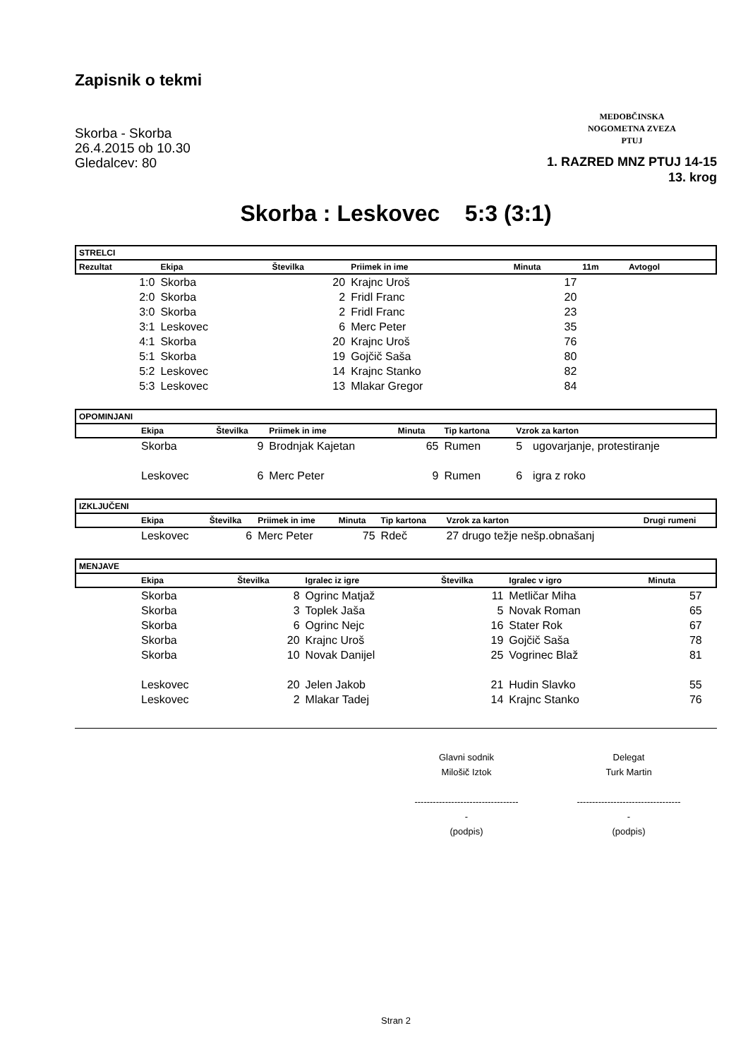Zapisnik o tekmi
Skorba - Skorba
26.4.2015 ob 10.30
Gledalcev: 80
MEDOBČINSKA
NOGOMETNA ZVEZA
PTUJ
1. RAZRED MNZ PTUJ 14-15
13. krog
Skorba : Leskovec 5:3 (3:1)
| STRELCI | | | | | | | |
| --- | --- | --- | --- | --- | --- | --- | --- |
| Rezultat | Ekipa | Številka | Priimek in ime | Minuta | 11m | Avtogol | |
| 1:0 | Skorba | 20 | Krajnc Uroš | 17 | | | |
| 2:0 | Skorba | 2 | Fridl Franc | 20 | | | |
| 3:0 | Skorba | 2 | Fridl Franc | 23 | | | |
| 3:1 | Leskovec | 6 | Merc Peter | 35 | | | |
| 4:1 | Skorba | 20 | Krajnc Uroš | 76 | | | |
| 5:1 | Skorba | 19 | Gojčič Saša | 80 | | | |
| 5:2 | Leskovec | 14 | Krajnc Stanko | 82 | | | |
| 5:3 | Leskovec | 13 | Mlakar Gregor | 84 | | | |
| OPOMINJANI | | | | | | | |
| --- | --- | --- | --- | --- | --- | --- | --- |
| | Ekipa | Številka | Priimek in ime | Minuta | Tip kartona | Vzrok za karton | |
| | Skorba | 9 | Brodnjak Kajetan | 65 | Rumen | 5 | ugovarjanje, protestiranje |
| | Leskovec | 6 | Merc Peter | 9 | Rumen | 6 | igra z roko |
| IZKLJUČENI | | | | | | | |
| --- | --- | --- | --- | --- | --- | --- | --- |
| | Ekipa | Številka | Priimek in ime | Minuta | Tip kartona | Vzrok za karton | Drugi rumeni |
| | Leskovec | 6 | Merc Peter | 75 | Rdeč | 27 drugo težje nešp.obnašanj | |
| MENJAVE | | | | | | | |
| --- | --- | --- | --- | --- | --- | --- | --- |
| | Ekipa | Številka | Igralec iz igre | Številka | Igralec v igro | Minuta | |
| | Skorba | 8 | Ogrinc Matjaž | 11 | Metličar Miha | 57 | |
| | Skorba | 3 | Toplek Jaša | 5 | Novak Roman | 65 | |
| | Skorba | 6 | Ogrinc Nejc | 16 | Stater Rok | 67 | |
| | Skorba | 20 | Krajnc Uroš | 19 | Gojčič Saša | 78 | |
| | Skorba | 10 | Novak Danijel | 25 | Vogrinec Blaž | 81 | |
| | Leskovec | 20 | Jelen Jakob | 21 | Hudin Slavko | 55 | |
| | Leskovec | 2 | Mlakar Tadej | 14 | Krajnc Stanko | 76 | |
Glavni sodnik
Milošič Iztok
-----------------------------------
(podpis)
Delegat
Turk Martin
-----------------------------------
(podpis)
Stran 2